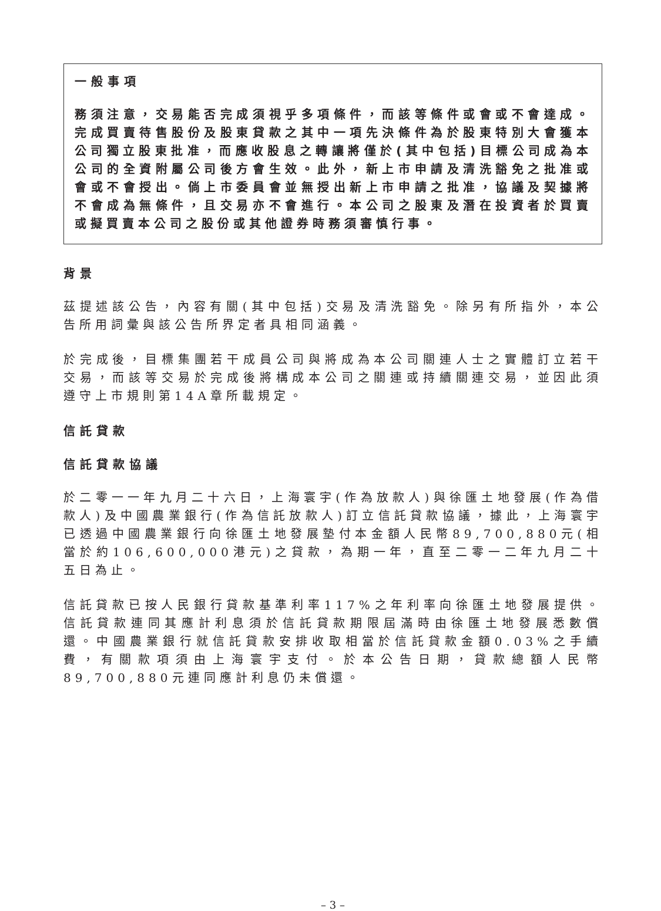一般事項
務須注意，交易能否完成須視乎多項條件，而該等條件或會或不會達成。完成買賣待售股份及股東貸款之其中一項先決條件為於股東特別大會獲本公司獨立股東批准，而應收股息之轉讓將僅於(其中包括)目標公司成為本公司的全資附屬公司後方會生效。此外，新上市申請及清洗豁免之批准或會或不會授出。倘上市委員會並無授出新上市申請之批准，協議及契據將不會成為無條件，且交易亦不會進行。本公司之股東及潛在投資者於買賣或擬買賣本公司之股份或其他證券時務須審慎行事。
背景
茲提述該公告，內容有關(其中包括)交易及清洗豁免。除另有所指外，本公告所用詞彙與該公告所界定者具相同涵義。
於完成後，目標集團若干成員公司與將成為本公司關連人士之實體訂立若干交易，而該等交易於完成後將構成本公司之關連或持續關連交易，並因此須遵守上市規則第14A章所載規定。
信託貸款
信託貸款協議
於二零一一年九月二十六日，上海寰宇(作為放款人)與徐匯土地發展(作為借款人)及中國農業銀行(作為信託放款人)訂立信託貸款協議，據此，上海寰宇已透過中國農業銀行向徐匯土地發展墊付本金額人民幣89,700,880元(相當於約106,600,000港元)之貸款，為期一年，直至二零一二年九月二十五日為止。
信託貸款已按人民銀行貸款基準利率117%之年利率向徐匯土地發展提供。信託貸款連同其應計利息須於信託貸款期限屆滿時由徐匯土地發展悉數償還。中國農業銀行就信託貸款安排收取相當於信託貸款金額0.03%之手續費，有關款項須由上海寰宇支付。於本公告日期，貸款總額人民幣89,700,880元連同應計利息仍未償還。
– 3 –